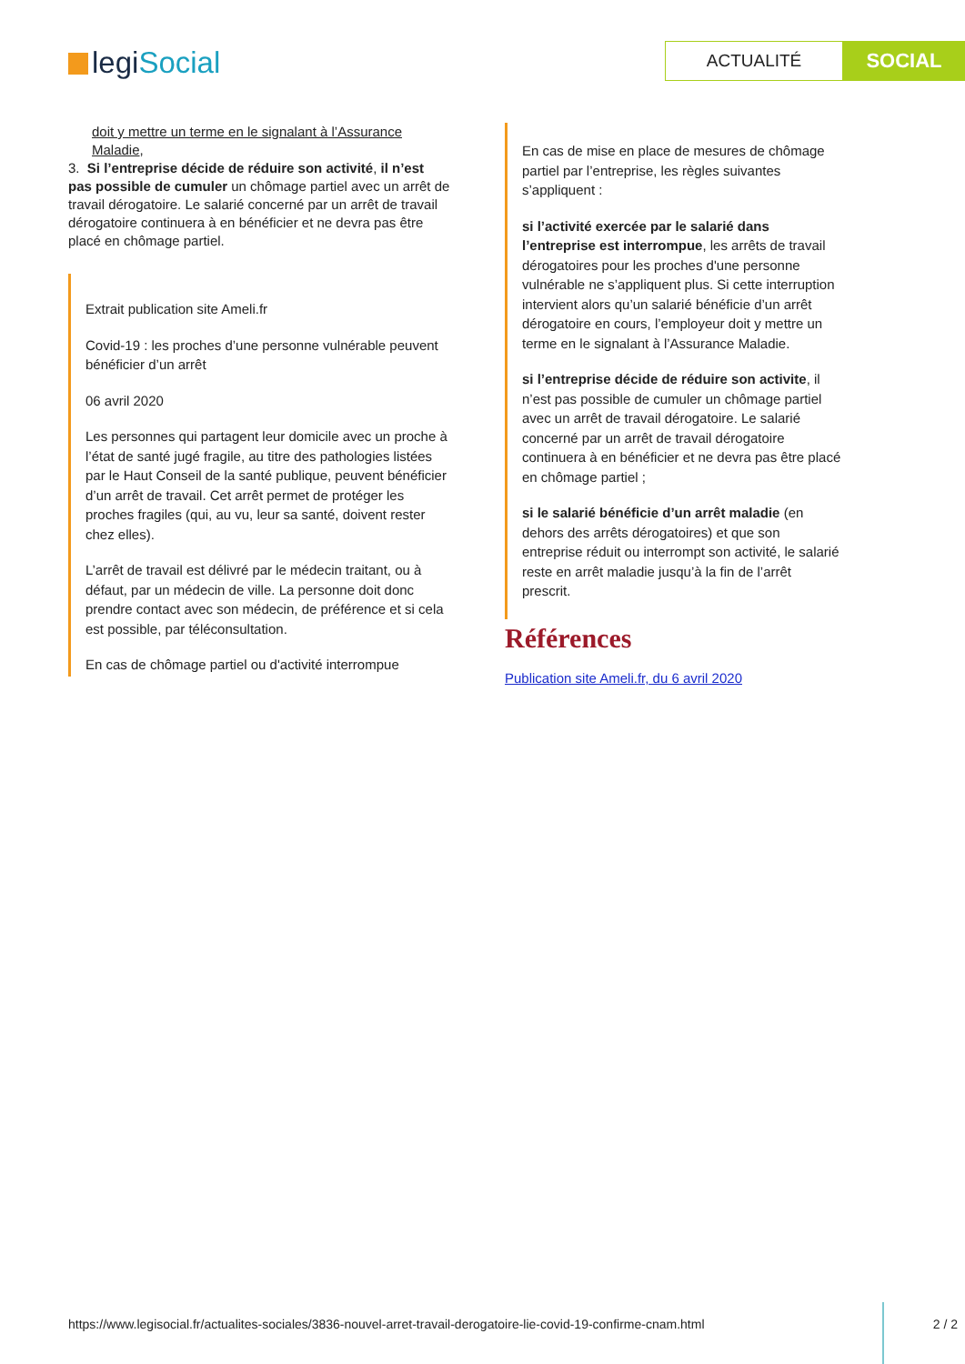legiSocial
ACTUALITÉ
SOCIAL
doit y mettre un terme en le signalant à l’Assurance Maladie,
3. Si l’entreprise décide de réduire son activité, il n’est pas possible de cumuler un chômage partiel avec un arrêt de travail dérogatoire. Le salarié concerné par un arrêt de travail dérogatoire continuera à en bénéficier et ne devra pas être placé en chômage partiel.
Extrait publication site Ameli.fr
Covid-19 : les proches d’une personne vulnérable peuvent bénéficier d’un arrêt
06 avril 2020
Les personnes qui partagent leur domicile avec un proche à l’état de santé jugé fragile, au titre des pathologies listées par le Haut Conseil de la santé publique, peuvent bénéficier d’un arrêt de travail. Cet arrêt permet de protéger les proches fragiles (qui, au vu, leur sa santé, doivent rester chez elles).
L’arrêt de travail est délivré par le médecin traitant, ou à défaut, par un médecin de ville. La personne doit donc prendre contact avec son médecin, de préférence et si cela est possible, par téléconsultation.
En cas de chômage partiel ou d'activité interrompue
En cas de mise en place de mesures de chômage partiel par l’entreprise, les règles suivantes s’appliquent :
si l’activité exercée par le salarié dans l’entreprise est interrompue, les arrêts de travail dérogatoires pour les proches d'une personne vulnérable ne s’appliquent plus. Si cette interruption intervient alors qu’un salarié bénéficie d’un arrêt dérogatoire en cours, l’employeur doit y mettre un terme en le signalant à l’Assurance Maladie.
si l’entreprise décide de réduire son activite, il n’est pas possible de cumuler un chômage partiel avec un arrêt de travail dérogatoire. Le salarié concerné par un arrêt de travail dérogatoire continuera à en bénéficier et ne devra pas être placé en chômage partiel ;
si le salarié bénéficie d’un arrêt maladie (en dehors des arrêts dérogatoires) et que son entreprise réduit ou interrompt son activité, le salarié reste en arrêt maladie jusqu’à la fin de l’arrêt prescrit.
Références
Publication site Ameli.fr, du 6 avril 2020
https://www.legisocial.fr/actualites-sociales/3836-nouvel-arret-travail-derogatoire-lie-covid-19-confirme-cnam.html
2 / 2